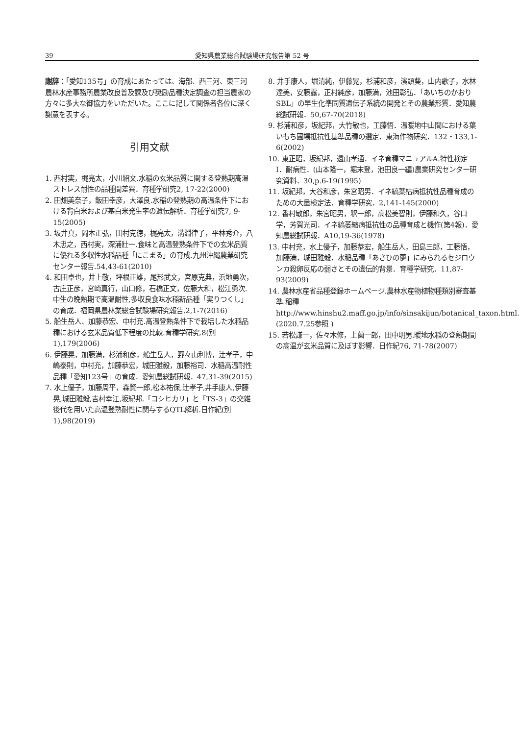39 愛知県農業総合試験場研究報告第 52 号
謝辞：「愛知135号」の育成にあたっては、海部、西三河、東三河農林水産事務所農業改良普及課及び奨励品種決定調査の担当農家の方々に多大な御協力をいただいた。ここに記して関係者各位に深く謝意を表する。
引用文献
1. 西村実，梶亮太，小川紹文.水稲の玄米品質に関する登熟期高温ストレス耐性の品種間差異．育種学研究2, 17-22(2000)
2. 田畑美奈子，飯田幸彦，大澤良.水稲の登熟期の高温条件下における背白米および基白米発生率の遺伝解析．育種学研究7, 9-15(2005)
3. 坂井真，岡本正弘，田村克徳，梶亮太，溝淵律子，平林秀介，八木忠之，西村実，深浦壯一.食味と高温登熟条件下での玄米品質に優れる多収性水稲品種「にこまる」の育成.九州沖縄農業研究センター報告.54,43-61(2010)
4. 和田卓也，井上敬，坪根正雄，尾形武文，宮原克典，浜地勇次，古庄正彦，宮崎真行，山口修，石橋正文，佐藤大和，松江勇次.中生の晩熟期で高温耐性,多収良食味水稲新品種「実りつくし」の育成．福岡県農林業総合試験場研究報告.2,1-7(2016)
5. 船生岳人、加藤恭宏、中村充.高温登熟条件下で栽培した水稲品種における玄米品質低下程度の比較.育種学研究.8(別1),179(2006)
6. 伊藤晃，加藤満，杉浦和彦，船生岳人，野々山利博，辻孝子，中嶋泰則，中村充，加藤恭宏，城田雅毅，加藤裕司．水稲高温耐性品種「愛知123号」の育成．愛知農総試研報．47,31-39(2015)
7. 水上優子，加藤周平，森賢一郎,松本祐保,辻孝子,井手康人,伊藤晃,城田雅毅,吉村幸江,坂紀邦.「コシヒカリ」と「TS-3」の交雑後代を用いた高温登熟耐性に関与するQTL解析.日作紀(別1),98(2019)
8. 井手康人，堀清純，伊藤晃，杉浦和彦，濱頭葵，山内歌子，水林達美，安藤露，正村純彦，加藤満，池田彰弘．「あいちのかおりSBL」の早生化準同質遺伝子系統の開発とその農業形質．愛知農総試研報．50,67-70(2018)
9. 杉浦和彦，坂紀邦，大竹敏也，工藤悟．温暖地中山間における葉いもち圃場抵抗性基準品種の選定．東海作物研究．132・133,1-6(2002)
10. 東正昭，坂紀邦，遠山孝通．イネ育種マニュアルA.特性検定　Ⅰ．耐病性．(山本隆一，堀末登，池田良一編)農業研究センター研究資料．30,p.6-19(1995)
11. 坂紀邦，大谷和彦，朱宮昭男．イネ縞葉枯病抵抗性品種育成のための大量検定法．育種学研究．2,141-145(2000)
12. 香村敏郎，朱宮昭男，釈一郎，高松美智則，伊藤和久，谷口学，芳賀光司．イネ縞萎縮病抵抗性の品種育成と機作(第4報)．愛知農総試研報．A10,19-36(1978)
13. 中村充，水上優子，加藤恭宏，船生岳人，田島三郎，工藤悟，加藤満，城田雅毅．水稲品種「あさひの夢」にみられるセジロウンカ殺卵反応の弱さとその遺伝的背景．育種学研究．11,87-93(2009)
14. 農林水産省品種登録ホームページ.農林水産物植物種類別審査基準.稲種 http://www.hinshu2.maff.go.jp/info/sinsakijun/botanical_taxon.html.(2020.7.25参照 )
15. 若松謙一，佐々木修，上薗一郎，田中明男.暖地水稲の登熟期間の高温が玄米品質に及ぼす影響．日作紀76, 71-78(2007)